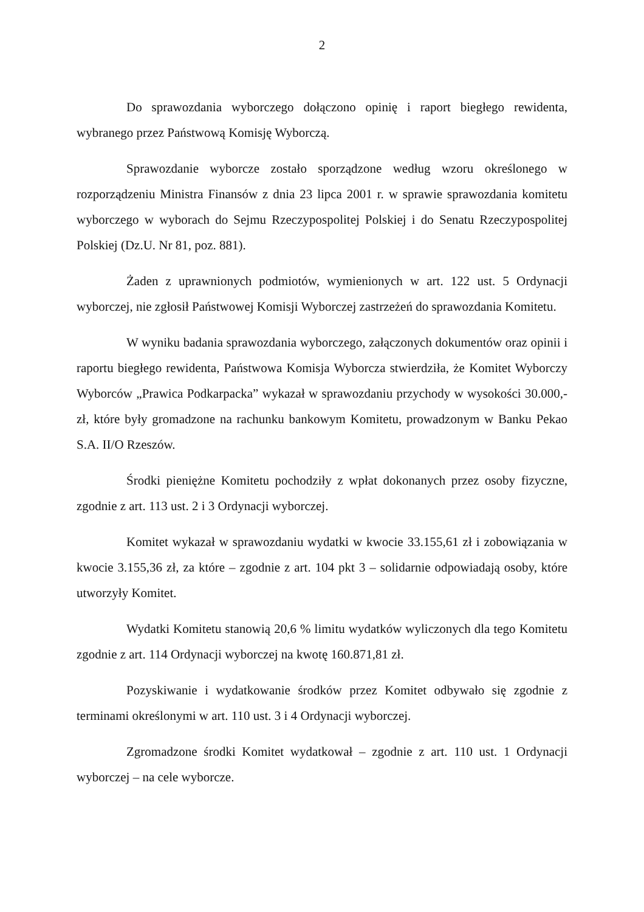2
Do sprawozdania wyborczego dołączono opinię i raport biegłego rewidenta, wybranego przez Państwową Komisję Wyborczą.
Sprawozdanie wyborcze zostało sporządzone według wzoru określonego w rozporządzeniu Ministra Finansów z dnia 23 lipca 2001 r. w sprawie sprawozdania komitetu wyborczego w wyborach do Sejmu Rzeczypospolitej Polskiej i do Senatu Rzeczypospolitej Polskiej (Dz.U. Nr 81, poz. 881).
Żaden z uprawnionych podmiotów, wymienionych w art. 122 ust. 5 Ordynacji wyborczej, nie zgłosił Państwowej Komisji Wyborczej zastrzeżeń do sprawozdania Komitetu.
W wyniku badania sprawozdania wyborczego, załączonych dokumentów oraz opinii i raportu biegłego rewidenta, Państwowa Komisja Wyborcza stwierdziła, że Komitet Wyborczy Wyborców „Prawica Podkarpacka” wykazał w sprawozdaniu przychody w wysokości 30.000,- zł, które były gromadzone na rachunku bankowym Komitetu, prowadzonym w Banku Pekao S.A. II/O Rzeszów.
Środki pieniężne Komitetu pochodziły z wpłat dokonanych przez osoby fizyczne, zgodnie z art. 113 ust. 2 i 3 Ordynacji wyborczej.
Komitet wykazał w sprawozdaniu wydatki w kwocie 33.155,61 zł i zobowiązania w kwocie 3.155,36 zł, za które – zgodnie z art. 104 pkt 3 – solidarnie odpowiadają osoby, które utworzyły Komitet.
Wydatki Komitetu stanowią 20,6 % limitu wydatków wyliczonych dla tego Komitetu zgodnie z art. 114 Ordynacji wyborczej na kwotę 160.871,81 zł.
Pozyskiwanie i wydatkowanie środków przez Komitet odbywało się zgodnie z terminami określonymi w art. 110 ust. 3 i 4 Ordynacji wyborczej.
Zgromadzone środki Komitet wydatkował – zgodnie z art. 110 ust. 1 Ordynacji wyborczej – na cele wyborcze.